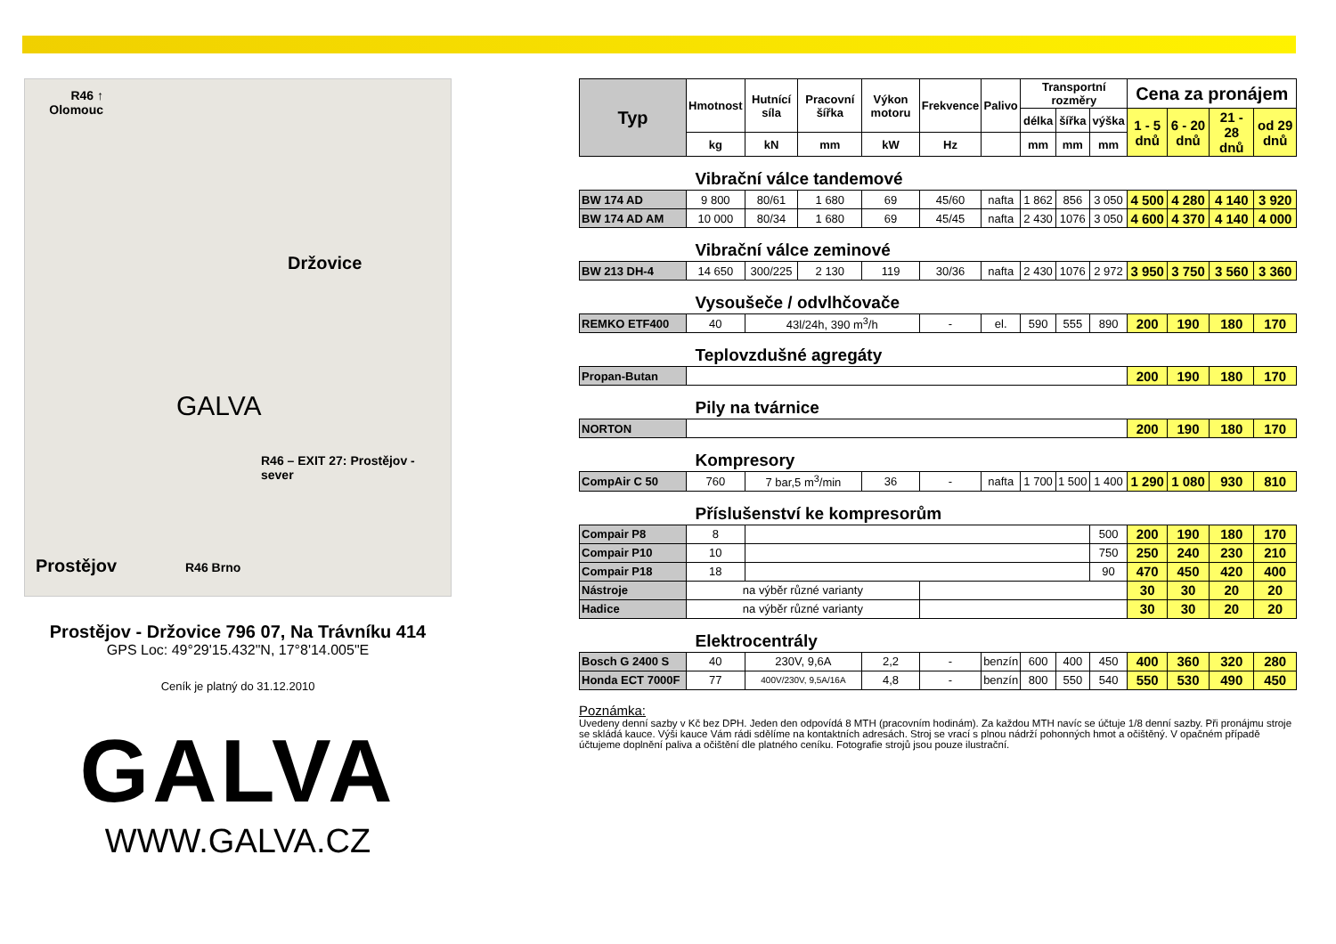R46 ↑ Olomouc
Držovice
GALVA
R46 – EXIT 27: Prostějov - sever
Prostějov R46 Brno
Prostějov - Držovice 796 07, Na Trávníku 414
GPS Loc: 49°29'15.432"N, 17°8'14.005"E
Ceník je platný do 31.12.2010
GALVA
WWW.GALVA.CZ
| Typ | Hmotnost | Hutnící síla | Pracovní šířka | Výkon motoru | Frekvence | Palivo | Transportní rozměry | | | Cena za pronájem | | | |
| --- | --- | --- | --- | --- | --- | --- | --- | --- | --- | --- | --- | --- | --- |
| | | | | | | | délka | šířka | výška | 1 - 5 dnů | 6 - 20 dnů | 21 - 28 dnů | od 29 dnů |
| | kg | kN | mm | kW | Hz | | mm | mm | mm | | | | |
| Vibrační válce tandemové | | | | | | | | | | | | | |
| BW 174 AD | 9 800 | 80/61 | 1 680 | 69 | 45/60 | nafta | 1 862 | 856 | 3 050 | 4 500 | 4 280 | 4 140 | 3 920 |
| BW 174 AD AM | 10 000 | 80/34 | 1 680 | 69 | 45/45 | nafta | 2 430 | 1076 | 3 050 | 4 600 | 4 370 | 4 140 | 4 000 |
| Vibrační válce zeminové | | | | | | | | | | | | | |
| BW 213 DH-4 | 14 650 | 300/225 | 2 130 | 119 | 30/36 | nafta | 2 430 | 1076 | 2 972 | 3 950 | 3 750 | 3 560 | 3 360 |
| Vysoušeče / odvlhčovače | | | | | | | | | | | | | |
| REMKO ETF400 | 40 | 43l/24h, 390 m<sup>3</sup>/h | | | - | el. | 590 | 555 | 890 | 200 | 190 | 180 | 170 |
| Teplovzdušné agregáty | | | | | | | | | | | | | |
| Propan-Butan | | | | | | | | | | 200 | 190 | 180 | 170 |
| Pily na tvárnice | | | | | | | | | | | | | |
| NORTON | | | | | | | | | | 200 | 190 | 180 | 170 |
| Kompresory | | | | | | | | | | | | | |
| CompAir C 50 | 760 | 7 bar,5 m<sup>3</sup>/min | | 36 | - | nafta | 1 700 | 1 500 | 1 400 | 1 290 | 1 080 | 930 | 810 |
| Příslušenství ke kompresorům | | | | | | | | | | | | | |
| Compair P8 | 8 | | | | | | | | 500 | 200 | 190 | 180 | 170 |
| Compair P10 | 10 | | | | | | | | 750 | 250 | 240 | 230 | 210 |
| Compair P18 | 18 | | | | | | | | 90 | 470 | 450 | 420 | 400 |
| Nástroje | na výběr různé varianty | | | | | | | | | 30 | 30 | 20 | 20 |
| Hadice | na výběr různé varianty | | | | | | | | | 30 | 30 | 20 | 20 |
| Elektrocentrály | | | | | | | | | | | | | |
| Bosch G 2400 S | 40 | 230V, 9,6A | | 2,2 | - | benzín | 600 | 400 | 450 | 400 | 360 | 320 | 280 |
| Honda ECT 7000F | 77 | 400V/230V, 9,5A/16A | | 4,8 | - | benzín | 800 | 550 | 540 | 550 | 530 | 490 | 450 |
Poznámka:
Uvedeny denní sazby v Kč bez DPH. Jeden den odpovídá 8 MTH (pracovním hodinám). Za každou MTH navíc se účtuje 1/8 denní sazby. Při pronájmu stroje se skládá kauce. Výši kauce Vám rádi sdělíme na kontaktních adresách. Stroj se vrací s plnou nádrží pohonných hmot a očištěný. V opačném případě účtujeme doplnění paliva a očištění dle platného ceníku. Fotografie strojů jsou pouze ilustrační.